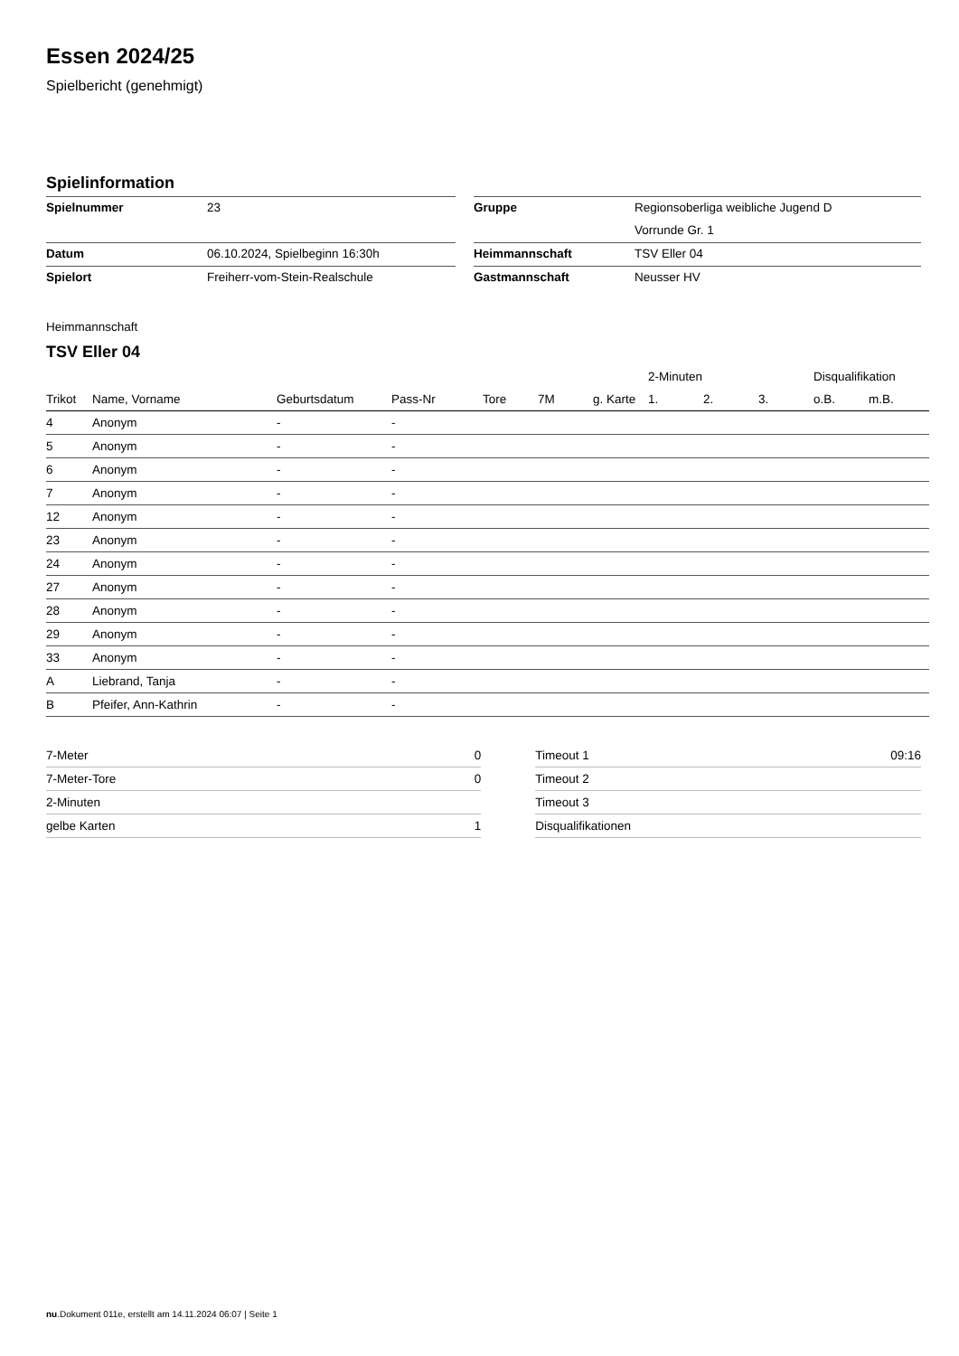Essen 2024/25
Spielbericht (genehmigt)
Spielinformation
| Spielnummer | 23 | | Gruppe | Regionsoberliga weibliche Jugend D |
| | | | | Vorrunde Gr. 1 |
| Datum | 06.10.2024, Spielbeginn 16:30h | | Heimmannschaft | TSV Eller 04 |
| Spielort | Freiherr-vom-Stein-Realschule | | Gastmannschaft | Neusser HV |
Heimmannschaft
TSV Eller 04
| | | | | | | | 2-Minuten | | | Disqualifikation | |
| --- | --- | --- | --- | --- | --- | --- | --- | --- | --- | --- | --- |
| Trikot | Name, Vorname | Geburtsdatum | Pass-Nr | Tore | 7M | g. Karte | 1. | 2. | 3. | o.B. | m.B. |
| 4 | Anonym | - | - | | | | | | | | |
| 5 | Anonym | - | - | | | | | | | | |
| 6 | Anonym | - | - | | | | | | | | |
| 7 | Anonym | - | - | | | | | | | | |
| 12 | Anonym | - | - | | | | | | | | |
| 23 | Anonym | - | - | | | | | | | | |
| 24 | Anonym | - | - | | | | | | | | |
| 27 | Anonym | - | - | | | | | | | | |
| 28 | Anonym | - | - | | | | | | | | |
| 29 | Anonym | - | - | | | | | | | | |
| 33 | Anonym | - | - | | | | | | | | |
| A | Liebrand, Tanja | - | - | | | | | | | | |
| B | Pfeifer, Ann-Kathrin | - | - | | | | | | | | |
| 7-Meter | 0 |
| 7-Meter-Tore | 0 |
| 2-Minuten | |
| gelbe Karten | 1 |
| Timeout 1 | 09:16 |
| Timeout 2 | |
| Timeout 3 | |
| Disqualifikationen | |
nu.Dokument 011e, erstellt am 14.11.2024 06:07 | Seite 1